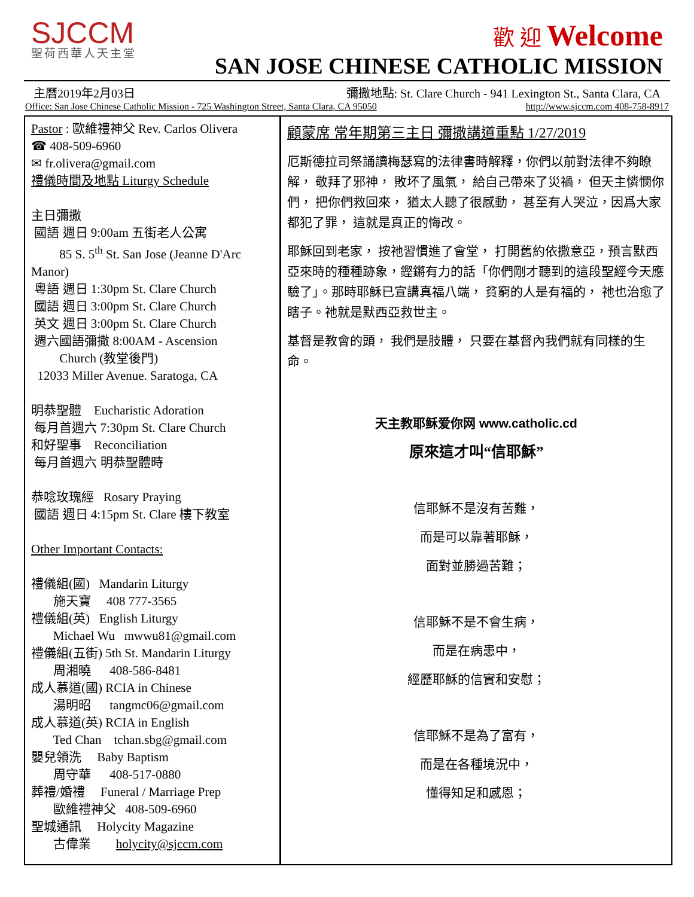SJCCM
聖荷西華人天主堂
歡 迎 Welcome
SAN JOSE CHINESE CATHOLIC MISSION
主曆2019年2月03日 彌撒地點: St. Clare Church - 941 Lexington St., Santa Clara, CA
Office: San Jose Chinese Catholic Mission - 725 Washington Street, Santa Clara, CA 95050 http://www.sjccm.com 408-758-8917
Pastor : 歐維禮神父 Rev. Carlos Olivera
☎ 408-509-6960
✉ fr.olivera@gmail.com
禮儀時間及地點 Liturgy Schedule
主日彌撒
國語 週日 9:00am 五街老人公寓
85 S. 5<sup>th</sup> St. San Jose (Jeanne D'Arc Manor)
粵語 週日 1:30pm St. Clare Church
國語 週日 3:00pm St. Clare Church
英文 週日 3:00pm St. Clare Church
週六國語彌撒 8:00AM - Ascension
Church (教堂後門)
12033 Miller Avenue. Saratoga, CA
明恭聖體 Eucharistic Adoration
每月首週六 7:30pm St. Clare Church
和好聖事 Reconciliation
每月首週六 明恭聖體時
恭唸玫瑰經 Rosary Praying
國語 週日 4:15pm St. Clare 樓下教室
Other Important Contacts:
禮儀組(國) Mandarin Liturgy
施天寶 408 777-3565
禮儀組(英) English Liturgy
Michael Wu mwwu81@gmail.com
禮儀組(五街) 5th St. Mandarin Liturgy
周湘曉 408-586-8481
成人慕道(國) RCIA in Chinese
湯明昭 tangmc06@gmail.com
成人慕道(英) RCIA in English
Ted Chan tchan.sbg@gmail.com
嬰兒領洗 Baby Baptism
周守華 408-517-0880
葬禮/婚禮 Funeral / Marriage Prep
歐維禮神父 408-509-6960
聖城通訊 Holycity Magazine
古偉業 holycity@sjccm.com
顧蒙席 常年期第三主日 彌撒講道重點 1/27/2019
厄斯德拉司祭誦讀梅瑟寫的法律書時解釋，你們以前對法律不夠瞭解， 敬拜了邪神， 敗坏了風氣， 給自己帶來了災禍， 但天主憐憫你們， 把你們救回來， 猶太人聽了很感動， 甚至有人哭泣，因爲大家都犯了罪， 這就是真正的悔改。
耶穌回到老家， 按祂習慣進了會堂， 打開舊約依撒意亞，預言默西亞來時的種種跡象，鏗鏘有力的話「你們剛才聽到的這段聖經今天應驗了」。那時耶穌已宣講真福八端， 貧窮的人是有福的， 祂也治愈了瞎子。祂就是默西亞救世主。
基督是教會的頭， 我們是肢體， 只要在基督內我們就有同樣的生命。
天主教耶稣爱你网 www.catholic.cd
原來這才叫“信耶穌”
信耶穌不是沒有苦難，
而是可以靠著耶穌，
面對並勝過苦難；
信耶穌不是不會生病，
而是在病患中，
經歷耶穌的信實和安慰；
信耶穌不是為了富有，
而是在各種境況中，
懂得知足和感恩；